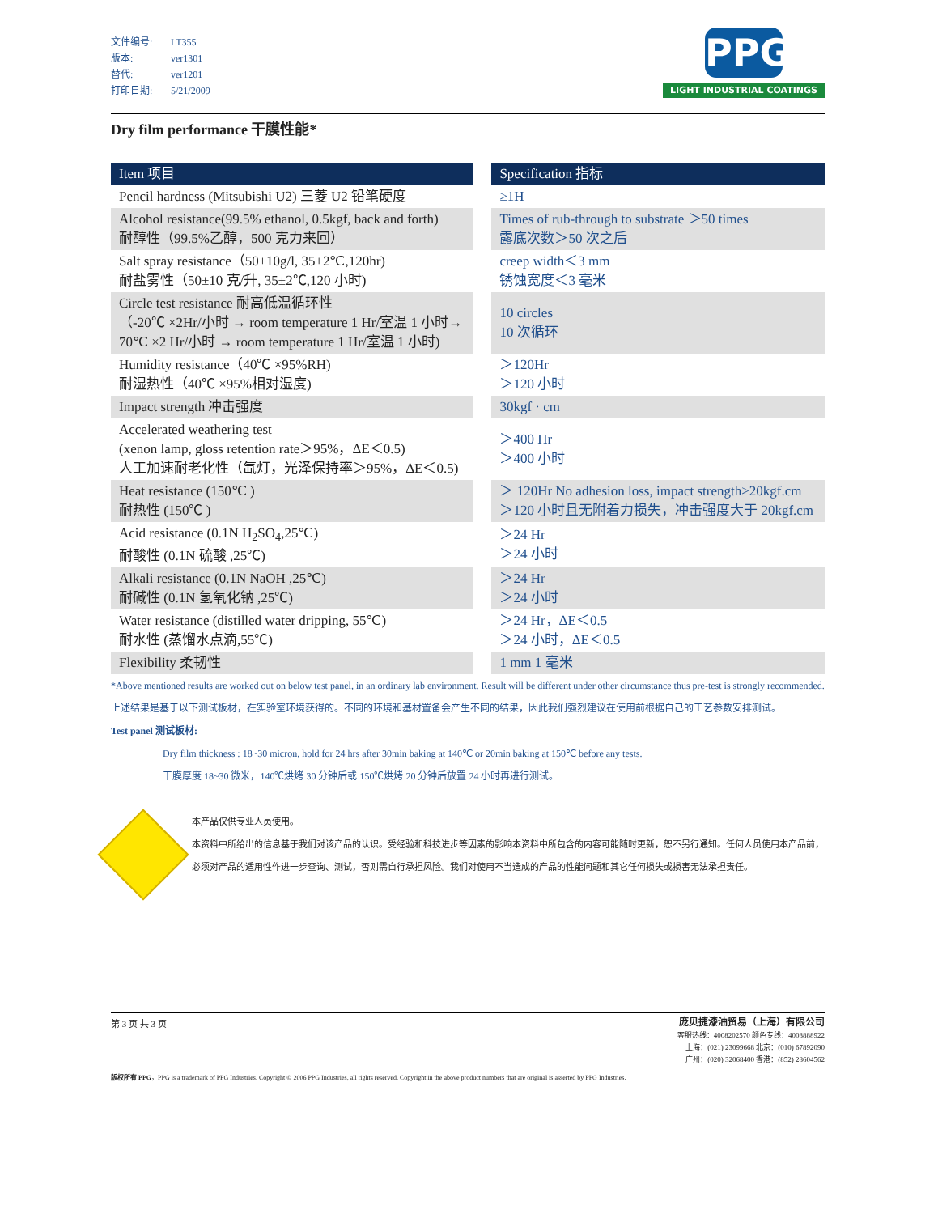文件编号: LT355
版本: ver1301
替代: ver1201
打印日期: 5/21/2009
PPG
LIGHT INDUSTRIAL COATINGS
Dry film performance 干膜性能*
| Item 项目 | | Specification 指标 |
| Pencil hardness (Mitsubishi U2) 三菱 U2 铅笔硬度 | | ≥1H |
| Alcohol resistance(99.5% ethanol, 0.5kgf, back and forth) 耐醇性（99.5%乙醇，500 克力来回） | | Times of rub-through to substrate ＞50 times 露底次数＞50 次之后 |
| Salt spray resistance（50±10g/l, 35±2℃,120hr) 耐盐雾性（50±10 克/升, 35±2℃,120 小时) | | creep width＜3 mm 锈蚀宽度＜3 毫米 |
| Circle test resistance 耐高低温循环性 （-20℃ ×2Hr/小时 → room temperature 1 Hr/室温 1 小时→ 70℃ ×2 Hr/小时 → room temperature 1 Hr/室温 1 小时) | | 10 circles 10 次循环 |
| Humidity resistance（40℃ ×95%RH) 耐湿热性（40℃ ×95%相对湿度) | | ＞120Hr ＞120 小时 |
| Impact strength 冲击强度 | | 30kgf · cm |
| Accelerated weathering test (xenon lamp, gloss retention rate＞95%，ΔE＜0.5) 人工加速耐老化性（氙灯，光泽保持率＞95%，ΔE＜0.5) | | ＞400 Hr ＞400 小时 |
| Heat resistance (150℃ ) 耐热性 (150℃ ) | | ＞ 120Hr No adhesion loss, impact strength>20kgf.cm ＞120 小时且无附着力损失，冲击强度大于 20kgf.cm |
| Acid resistance (0.1N H<sub>2</sub>SO<sub>4</sub>,25℃) 耐酸性 (0.1N 硫酸 ,25℃) | | ＞24 Hr ＞24 小时 |
| Alkali resistance (0.1N NaOH ,25℃) 耐碱性 (0.1N 氢氧化钠 ,25℃) | | ＞24 Hr ＞24 小时 |
| Water resistance (distilled water dripping, 55℃) 耐水性 (蒸馏水点滴,55℃) | | ＞24 Hr，ΔE＜0.5 ＞24 小时，ΔE＜0.5 |
| Flexibility 柔韧性 | | 1 mm 1 毫米 |
*Above mentioned results are worked out on below test panel, in an ordinary lab environment. Result will be different under other circumstance thus pre-test is strongly recommended.
上述结果是基于以下测试板材，在实验室环境获得的。不同的环境和基材置备会产生不同的结果，因此我们强烈建议在使用前根据自己的工艺参数安排测试。
Test panel 测试板材:
Dry film thickness : 18~30 micron, hold for 24 hrs after 30min baking at 140℃ or 20min baking at 150℃ before any tests.
干膜厚度 18~30 微米，140℃烘烤 30 分钟后或 150℃烘烤 20 分钟后放置 24 小时再进行测试。
本产品仅供专业人员使用。
本资料中所给出的信息基于我们对该产品的认识。受经验和科技进步等因素的影响本资料中所包含的内容可能随时更新，恕不另行通知。任何人员使用本产品前，必须对产品的适用性作进一步查询、测试，否则需自行承担风险。我们对使用不当造成的产品的性能问题和其它任何损失或损害无法承担责任。
第 3 页 共 3 页
庞贝捷漆油贸易（上海）有限公司
客服热线：4008202570 颜色专线：4008888922
上海：(021) 23099668 北京：(010) 67892090
广州：(020) 32068400 香港：(852) 28604562
版权所有 PPG，PPG is a trademark of PPG Industries. Copyright © 2006 PPG Industries, all rights reserved. Copyright in the above product numbers that are original is asserted by PPG Industries.